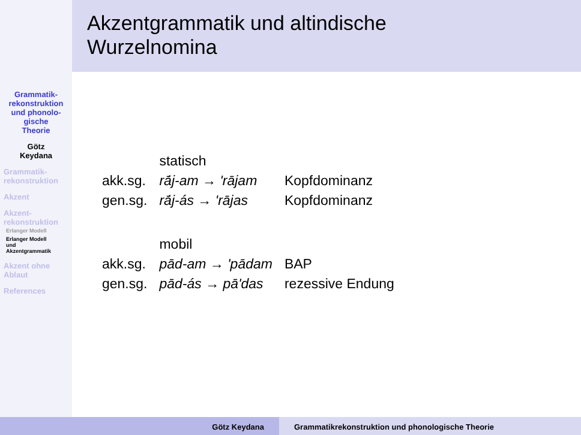Grammatik-
rekonstruktion
und phonolo-
gische
Theorie
Götz
Keydana
Grammatik-
rekonstruktion
Akzent
Akzent-
rekonstruktion
Erlanger Modell
Erlanger Modell
und
Akzentgrammatik
Akzent ohne
Ablaut
References
Akzentgrammatik und altindische
Wurzelnomina
| | statisch | |
| akk.sg. | rā́j-am → 'rājam | Kopfdominanz |
| gen.sg. | rā́j-ás → 'rājas | Kopfdominanz |
| | mobil | |
| akk.sg. | pād-am → 'pādam | BAP |
| gen.sg. | pād-ás → pā'das | rezessive Endung |
Götz Keydana Grammatikrekonstruktion und phonologische Theorie